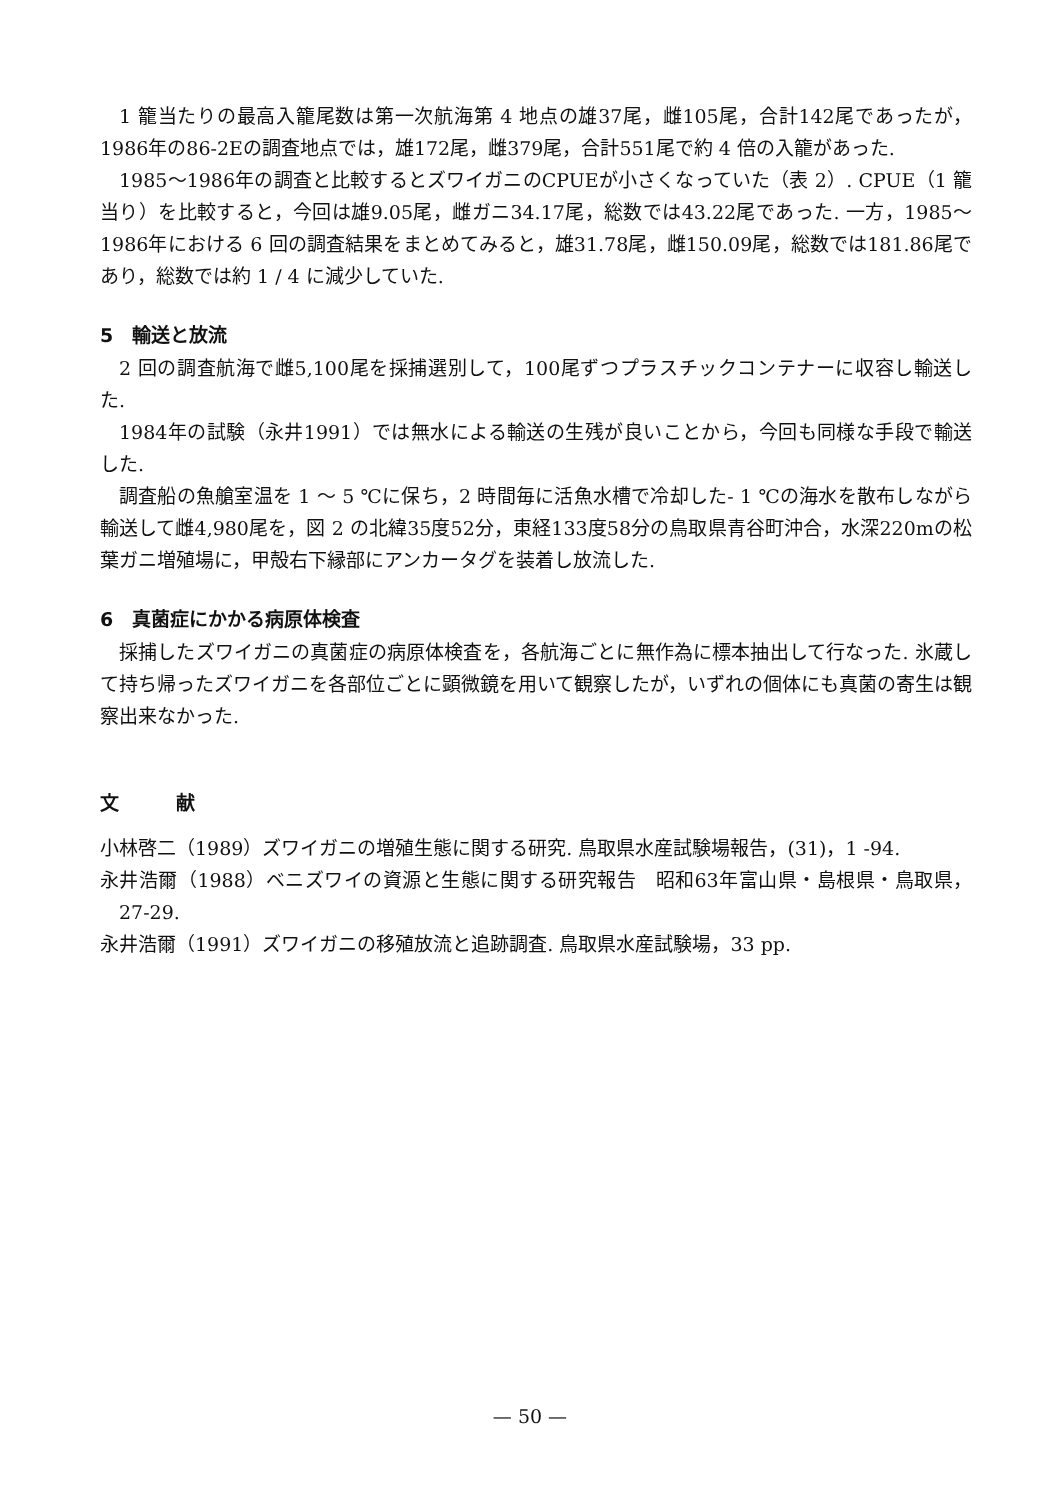1 籠当たりの最高入籠尾数は第一次航海第 4 地点の雄37尾，雌105尾，合計142尾であったが，1986年の86-2Eの調査地点では，雄172尾，雌379尾，合計551尾で約 4 倍の入籠があった.
1985～1986年の調査と比較するとズワイガニのCPUEが小さくなっていた（表 2）. CPUE（1 籠当り）を比較すると，今回は雄9.05尾，雌ガニ34.17尾，総数では43.22尾であった. 一方，1985～1986年における 6 回の調査結果をまとめてみると，雄31.78尾，雌150.09尾，総数では181.86尾であり，総数では約 1 / 4 に減少していた.
5　輸送と放流
2 回の調査航海で雌5,100尾を採捕選別して，100尾ずつプラスチックコンテナーに収容し輸送した.
1984年の試験（永井1991）では無水による輸送の生残が良いことから，今回も同様な手段で輸送した.
調査船の魚艙室温を 1 ～ 5 ℃に保ち，2 時間毎に活魚水槽で冷却した- 1 ℃の海水を散布しながら輸送して雌4,980尾を，図 2 の北緯35度52分，東経133度58分の鳥取県青谷町沖合，水深220mの松葉ガニ増殖場に，甲殻右下縁部にアンカータグを装着し放流した.
6　真菌症にかかる病原体検査
採捕したズワイガニの真菌症の病原体検査を，各航海ごとに無作為に標本抽出して行なった. 氷蔵して持ち帰ったズワイガニを各部位ごとに顕微鏡を用いて観察したが，いずれの個体にも真菌の寄生は観察出来なかった.
文　　　献
小林啓二（1989）ズワイガニの増殖生態に関する研究. 鳥取県水産試験場報告，(31)，1 -94.
永井浩爾（1988）ベニズワイの資源と生態に関する研究報告　昭和63年富山県・島根県・鳥取県，27-29.
永井浩爾（1991）ズワイガニの移殖放流と追跡調査. 鳥取県水産試験場，33 pp.
— 50 —